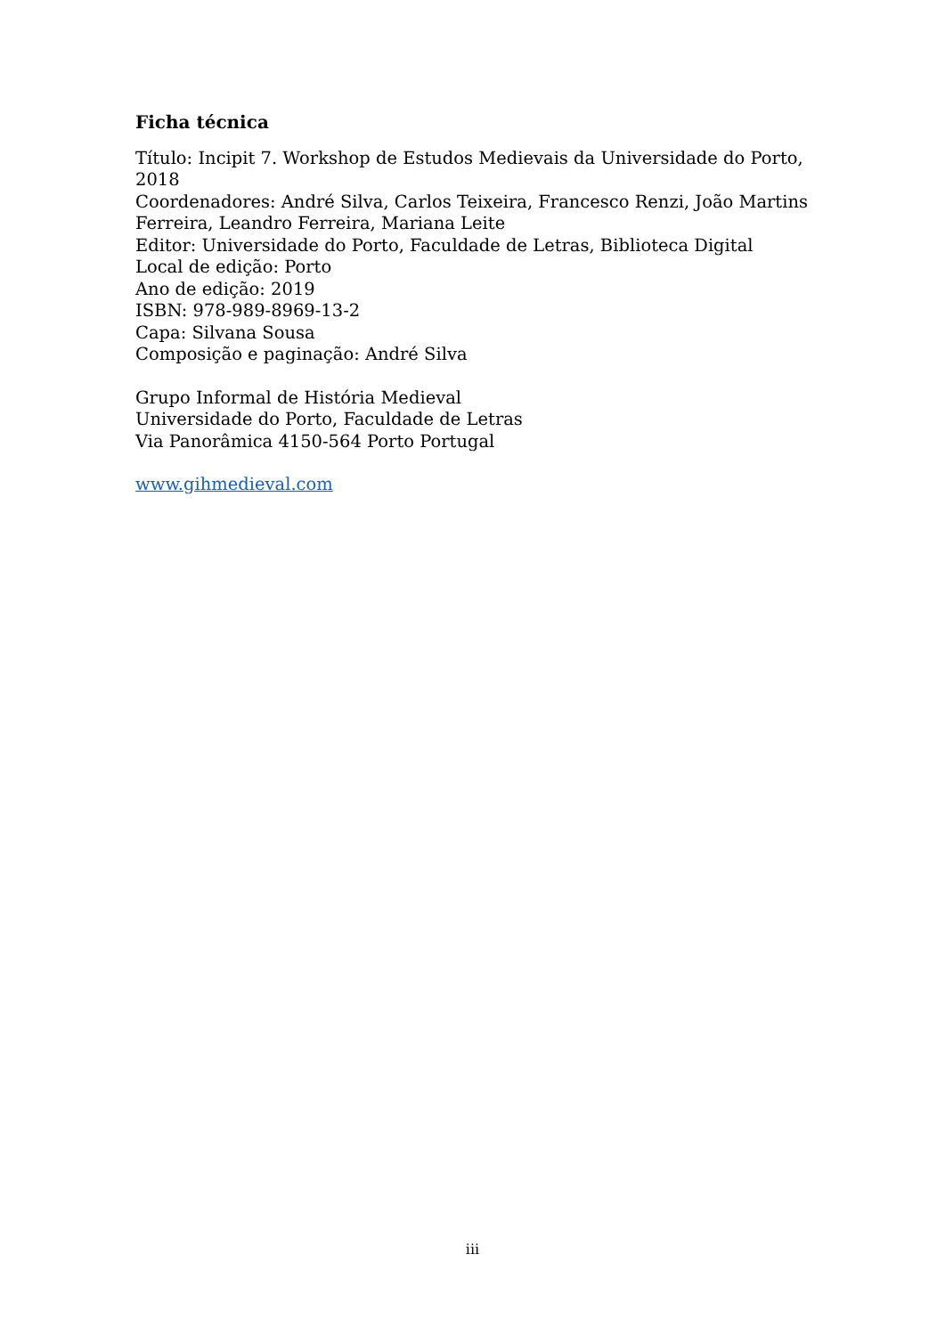Ficha técnica
Título: Incipit 7. Workshop de Estudos Medievais da Universidade do Porto, 2018
Coordenadores: André Silva, Carlos Teixeira, Francesco Renzi, João Martins Ferreira, Leandro Ferreira, Mariana Leite
Editor: Universidade do Porto, Faculdade de Letras, Biblioteca Digital
Local de edição: Porto
Ano de edição: 2019
ISBN: 978-989-8969-13-2
Capa: Silvana Sousa
Composição e paginação: André Silva
Grupo Informal de História Medieval
Universidade do Porto, Faculdade de Letras
Via Panorâmica 4150-564 Porto Portugal
www.gihmedieval.com
iii